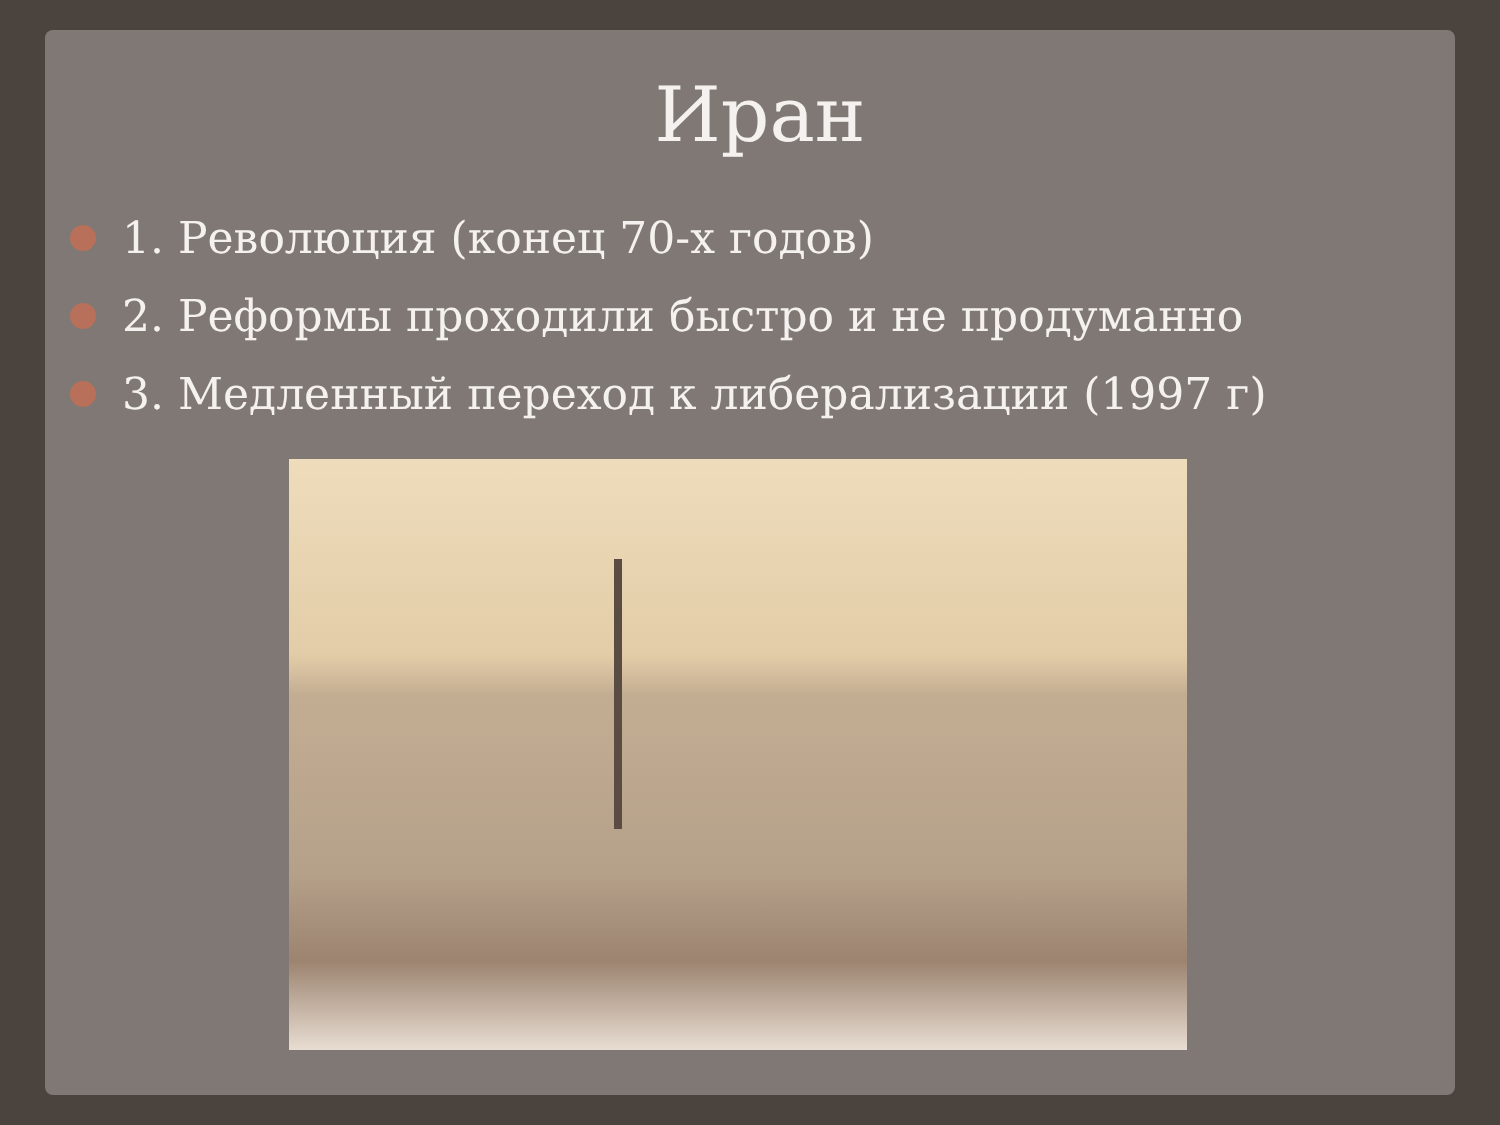Иран
1. Революция (конец 70-х годов)
2. Реформы проходили быстро и не продуманно
3. Медленный переход к либерализации (1997 г)